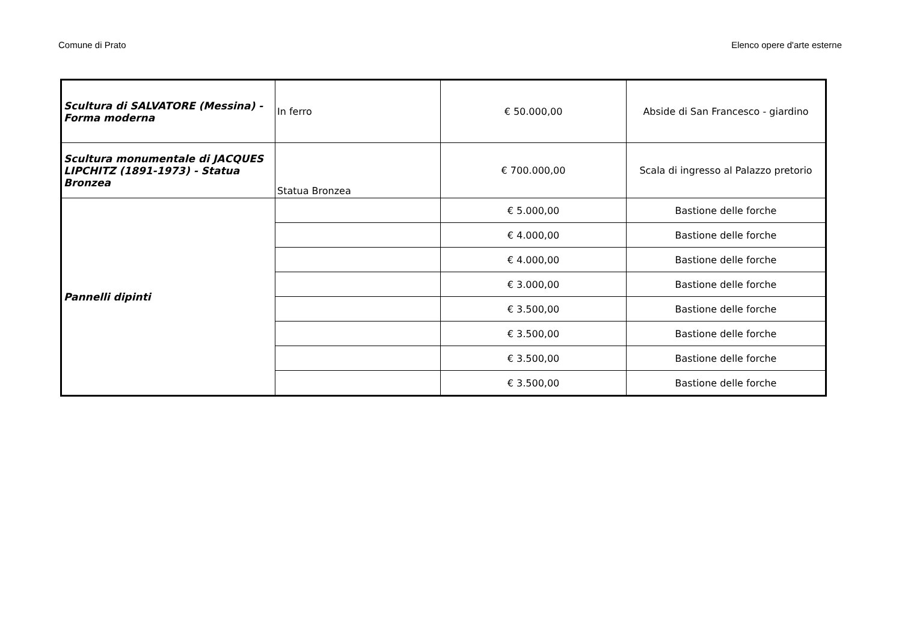Comune di Prato Elenco opere d'arte esterne
| Scultura di SALVATORE (Messina) - Forma moderna | In ferro | € 50.000,00 | Abside di San Francesco - giardino |
| Scultura monumentale di JACQUES LIPCHITZ (1891-1973) - Statua Bronzea | Statua Bronzea | € 700.000,00 | Scala di ingresso al Palazzo pretorio |
| Pannelli dipinti | | € 5.000,00 | Bastione delle forche |
| | | € 4.000,00 | Bastione delle forche |
| | | € 4.000,00 | Bastione delle forche |
| | | € 3.000,00 | Bastione delle forche |
| | | € 3.500,00 | Bastione delle forche |
| | | € 3.500,00 | Bastione delle forche |
| | | € 3.500,00 | Bastione delle forche |
| | | € 3.500,00 | Bastione delle forche |